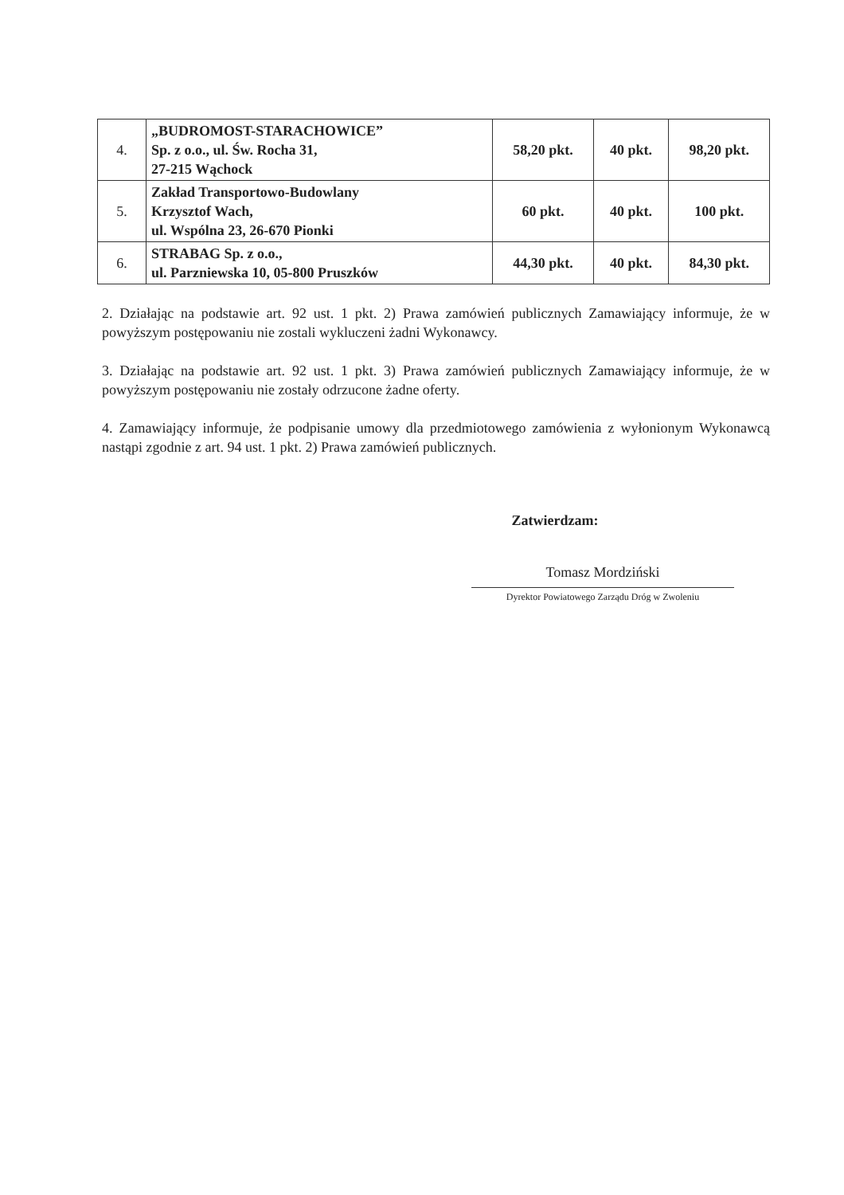| 4. | „BUDROMOST-STARACHOWICE” Sp. z o.o., ul. Św. Rocha 31, 27-215 Wąchock | 58,20 pkt. | 40 pkt. | 98,20 pkt. |
| 5. | Zakład Transportowo-Budowlany Krzysztof Wach, ul. Wspólna 23, 26-670 Pionki | 60 pkt. | 40 pkt. | 100 pkt. |
| 6. | STRABAG Sp. z o.o., ul. Parzniewska 10, 05-800 Pruszków | 44,30 pkt. | 40 pkt. | 84,30 pkt. |
2. Działając na podstawie art. 92 ust. 1 pkt. 2) Prawa zamówień publicznych Zamawiający informuje, że w powyższym postępowaniu nie zostali wykluczeni żadni Wykonawcy.
3. Działając na podstawie art. 92 ust. 1 pkt. 3) Prawa zamówień publicznych Zamawiający informuje, że w powyższym postępowaniu nie zostały odrzucone żadne oferty.
4. Zamawiający informuje, że podpisanie umowy dla przedmiotowego zamówienia z wyłonionym Wykonawcą nastąpi zgodnie z art. 94 ust. 1 pkt. 2) Prawa zamówień publicznych.
Zatwierdzam:
Tomasz Mordziński
Dyrektor Powiatowego Zarządu Dróg w Zwoleniu